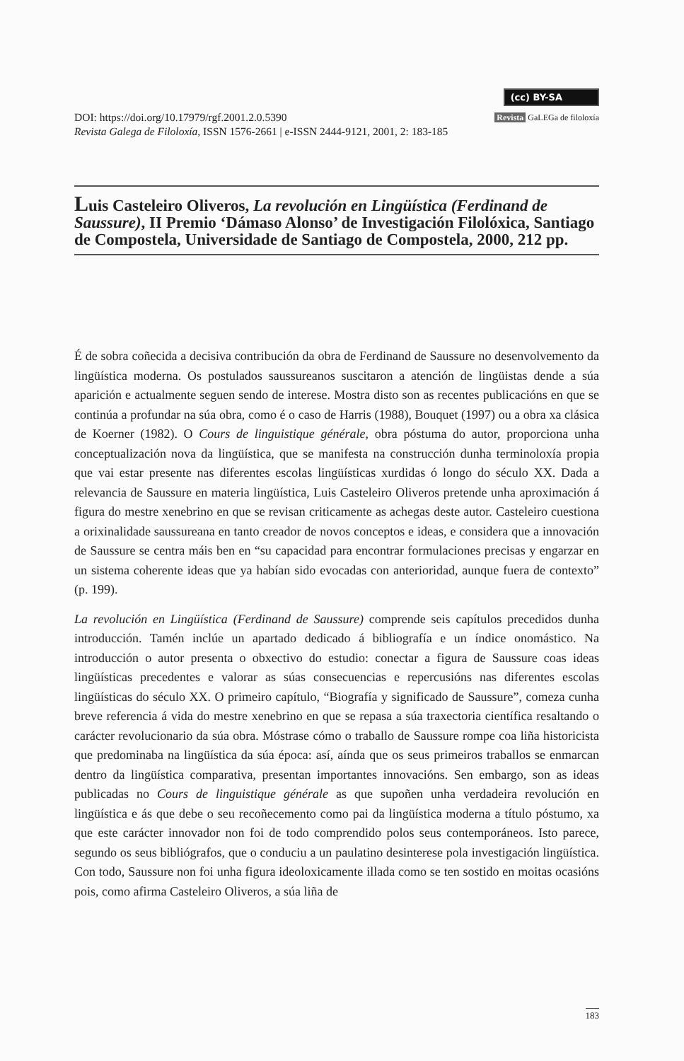(cc) BY-SA
DOI: https://doi.org/10.17979/rgf.2001.2.0.5390
Revista Galega de Filoloxía, ISSN 1576-2661 | e-ISSN 2444-9121, 2001, 2: 183-185
Revista GaLEGa de filoloxía
Luis Casteleiro Oliveros, La revolución en Lingüística (Ferdinand de Saussure), II Premio ‘Dámaso Alonso’ de Investigación Filolóxica, Santiago de Compostela, Universidade de Santiago de Compostela, 2000, 212 pp.
É de sobra coñecida a decisiva contribución da obra de Ferdinand de Saussure no desenvolvemento da lingüística moderna. Os postulados saussureanos suscitaron a atención de lingüistas dende a súa aparición e actualmente seguen sendo de interese. Mostra disto son as recentes publicacións en que se continúa a profundar na súa obra, como é o caso de Harris (1988), Bouquet (1997) ou a obra xa clásica de Koerner (1982). O Cours de linguistique générale, obra póstuma do autor, proporciona unha conceptualización nova da lingüística, que se manifesta na construcción dunha terminoloxía propia que vai estar presente nas diferentes escolas lingüísticas xurdidas ó longo do século XX. Dada a relevancia de Saussure en materia lingüística, Luis Casteleiro Oliveros pretende unha aproximación á figura do mestre xenebrino en que se revisan criticamente as achegas deste autor. Casteleiro cuestiona a orixinalidade saussureana en tanto creador de novos conceptos e ideas, e considera que a innovación de Saussure se centra máis ben en “su capacidad para encontrar formulaciones precisas y engarzar en un sistema coherente ideas que ya habían sido evocadas con anterioridad, aunque fuera de contexto” (p. 199).
La revolución en Lingüística (Ferdinand de Saussure) comprende seis capítulos precedidos dunha introducción. Tamén inclúe un apartado dedicado á bibliografía e un índice onomástico. Na introducción o autor presenta o obxectivo do estudio: conectar a figura de Saussure coas ideas lingüísticas precedentes e valorar as súas consecuencias e repercusións nas diferentes escolas lingüísticas do século XX. O primeiro capítulo, “Biografía y significado de Saussure”, comeza cunha breve referencia á vida do mestre xenebrino en que se repasa a súa traxectoria científica resaltando o carácter revolucionario da súa obra. Móstrase cómo o traballo de Saussure rompe coa liña historicista que predominaba na lingüística da súa época: así, aínda que os seus primeiros traballos se enmarcan dentro da lingüística comparativa, presentan importantes innovacións. Sen embargo, son as ideas publicadas no Cours de linguistique générale as que supoñen unha verdadeira revolución en lingüística e ás que debe o seu recoñecemento como pai da lingüística moderna a título póstumo, xa que este carácter innovador non foi de todo comprendido polos seus contemporáneos. Isto parece, segundo os seus bibliógrafos, que o conduciu a un paulatino desinterese pola investigación lingüística. Con todo, Saussure non foi unha figura ideoloxicamente illada como se ten sostido en moitas ocasións pois, como afirma Casteleiro Oliveros, a súa liña de
183